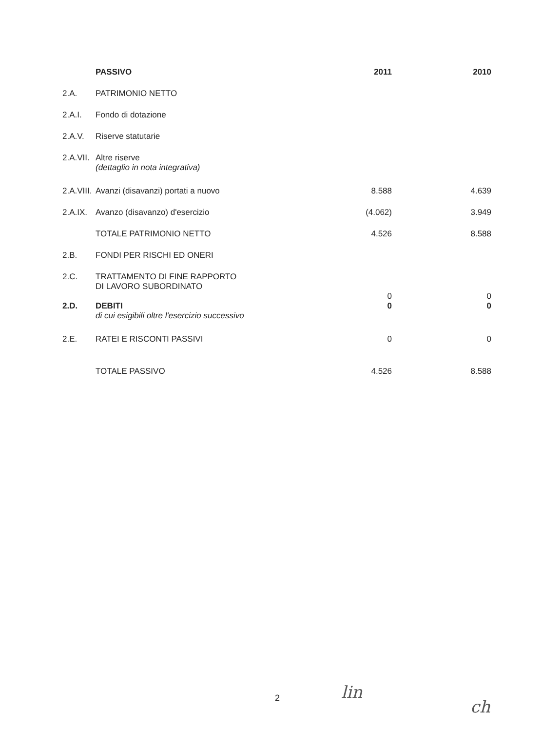| | PASSIVO | 2011 | 2010 |
| --- | --- | --- | --- |
| 2.A. | PATRIMONIO NETTO | | |
| 2.A.I. | Fondo di dotazione | | |
| 2.A.V. | Riserve statutarie | | |
| 2.A.VII. | Altre riserve (dettaglio in nota integrativa) | | |
| 2.A.VIII. | Avanzi (disavanzi) portati a nuovo | 8.588 | 4.639 |
| 2.A.IX. | Avanzo (disavanzo) d'esercizio | (4.062) | 3.949 |
| | TOTALE PATRIMONIO NETTO | 4.526 | 8.588 |
| 2.B. | FONDI PER RISCHI ED ONERI | | |
| 2.C. | TRATTAMENTO DI FINE RAPPORTO DI LAVORO SUBORDINATO | 0 | 0 |
| 2.D. | DEBITI di cui esigibili oltre l'esercizio successivo | 0 | 0 |
| 2.E. | RATEI E RISCONTI PASSIVI | 0 | 0 |
| | TOTALE PASSIVO | 4.526 | 8.588 |
2 lin
ch